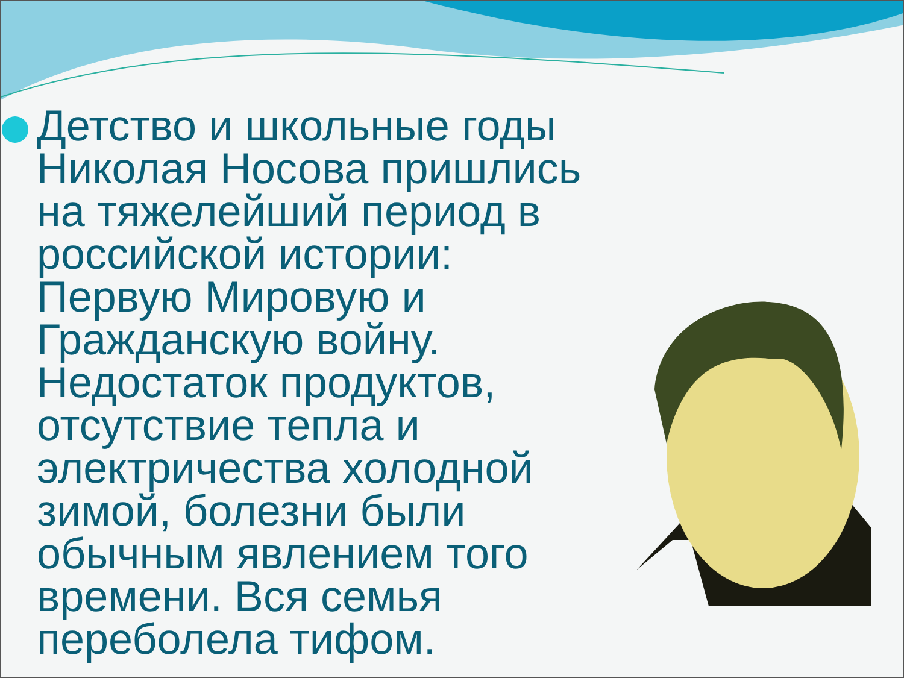Детство и школьные годы Николая Носова пришлись на тяжелейший период в российской истории: Первую Мировую и Гражданскую войну. Недостаток продуктов, отсутствие тепла и электричества холодной зимой, болезни были обычным явлением того времени. Вся семья переболела тифом.